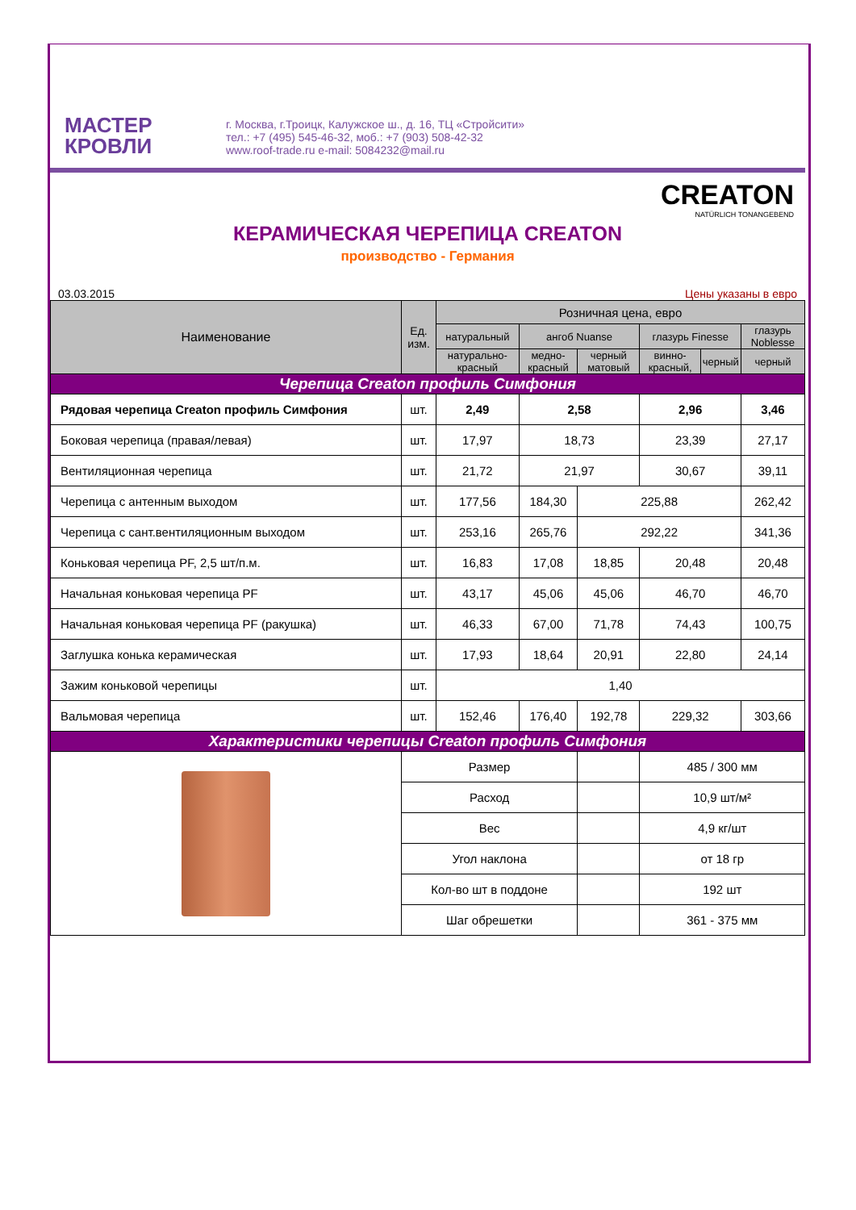МАСТЕР
КРОВЛИ
г. Москва, г.Троицк, Калужское ш., д. 16, ТЦ «Стройсити»
тел.: +7 (495) 545-46-32, моб.: +7 (903) 508-42-32
www.roof-trade.ru e-mail: 5084232@mail.ru
CREATON
NATÜRLICH TONANGEBEND
КЕРАМИЧЕСКАЯ ЧЕРЕПИЦА CREATON
производство - Германия
03.03.2015 Цены указаны в евро
| Наименование | Ед. изм. | Розничная цена, евро | | | | | |
| --- | --- | --- | --- | --- | --- | --- | --- |
| | | натуральный | ангоб Nuanse | | глазурь Finesse | | глазурь Noblesse |
| | | натурально-красный | медно-красный | черный матовый | винно-красный, | черный | черный |
| Черепица Creaton профиль Симфония | | | | | | | |
| Рядовая черепица Creaton профиль Симфония | шт. | 2,49 | 2,58 | | 2,96 | | 3,46 |
| Боковая черепица (правая/левая) | шт. | 17,97 | 18,73 | | 23,39 | | 27,17 |
| Вентиляционная черепица | шт. | 21,72 | 21,97 | | 30,67 | | 39,11 |
| Черепица с антенным выходом | шт. | 177,56 | 184,30 | 225,88 | | | 262,42 |
| Черепица с сант.вентиляционным выходом | шт. | 253,16 | 265,76 | 292,22 | | | 341,36 |
| Коньковая черепица PF, 2,5 шт/п.м. | шт. | 16,83 | 17,08 | 18,85 | 20,48 | | 20,48 |
| Начальная коньковая черепица PF | шт. | 43,17 | 45,06 | 45,06 | 46,70 | | 46,70 |
| Начальная коньковая черепица PF (ракушка) | шт. | 46,33 | 67,00 | 71,78 | 74,43 | | 100,75 |
| Заглушка конька керамическая | шт. | 17,93 | 18,64 | 20,91 | 22,80 | | 24,14 |
| Зажим коньковой черепицы | шт. | 1,40 | | | | | |
| Вальмовая черепица | шт. | 152,46 | 176,40 | 192,78 | 229,32 | | 303,66 |
| Характеристики черепицы Creaton профиль Симфония | | | | | | | |
| | Размер | | | | 485 / 300 мм | | |
| | Расход | | | | 10,9 шт/м² | | |
| | Вес | | | | 4,9 кг/шт | | |
| | Угол наклона | | | | от 18 гр | | |
| | Кол-во шт в поддоне | | | | 192 шт | | |
| | Шаг обрешетки | | | | 361 - 375 мм | | |